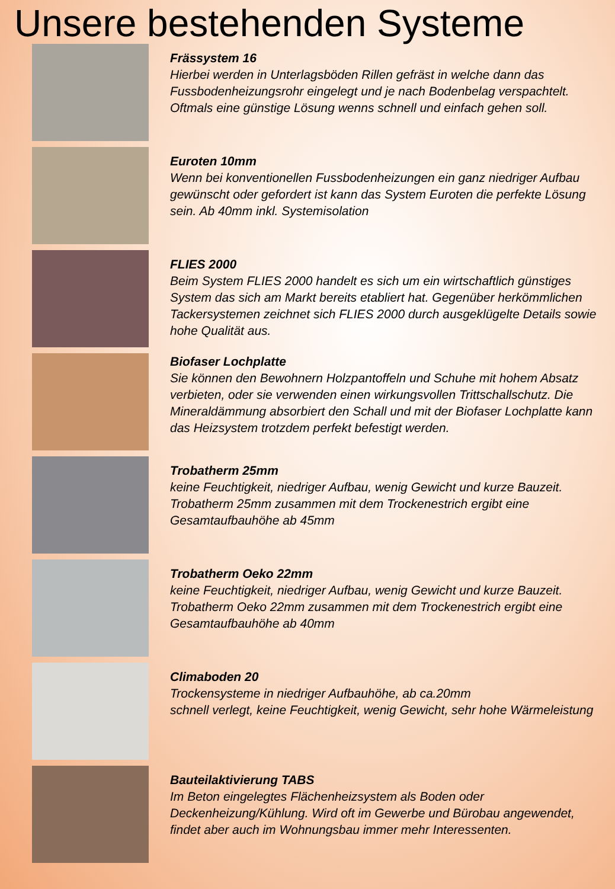Unsere bestehenden Systeme
Frässystem 16
Hierbei werden in Unterlagsböden Rillen gefräst in welche dann das Fussbodenheizungsrohr eingelegt und je nach Bodenbelag verspachtelt. Oftmals eine günstige Lösung wenns schnell und einfach gehen soll.
Euroten 10mm
Wenn bei konventionellen Fussbodenheizungen ein ganz niedriger Aufbau gewünscht oder gefordert ist kann das System Euroten die perfekte Lösung sein. Ab 40mm inkl. Systemisolation
FLIES 2000
Beim System FLIES 2000 handelt es sich um ein wirtschaftlich günstiges System das sich am Markt bereits etabliert hat. Gegenüber herkömmlichen Tackersystemen zeichnet sich FLIES 2000 durch ausgeklügelte Details sowie hohe Qualität aus.
Biofaser Lochplatte
Sie können den Bewohnern Holzpantoffeln und Schuhe mit hohem Absatz verbieten, oder sie verwenden einen wirkungsvollen Trittschallschutz. Die Mineraldämmung absorbiert den Schall und mit der Biofaser Lochplatte kann das Heizsystem trotzdem perfekt befestigt werden.
Trobatherm 25mm
keine Feuchtigkeit, niedriger Aufbau, wenig Gewicht und kurze Bauzeit. Trobatherm 25mm zusammen mit dem Trockenestrich ergibt eine Gesamtaufbauhöhe ab 45mm
Trobatherm Oeko 22mm
keine Feuchtigkeit, niedriger Aufbau, wenig Gewicht und kurze Bauzeit. Trobatherm Oeko 22mm zusammen mit dem Trockenestrich ergibt eine Gesamtaufbauhöhe ab 40mm
Climaboden 20
Trockensysteme in niedriger Aufbauhöhe, ab ca.20mm
schnell verlegt, keine Feuchtigkeit, wenig Gewicht, sehr hohe Wärmeleistung
Bauteilaktivierung TABS
Im Beton eingelegtes Flächenheizsystem als Boden oder Deckenheizung/Kühlung. Wird oft im Gewerbe und Bürobau angewendet, findet aber auch im Wohnungsbau immer mehr Interessenten.